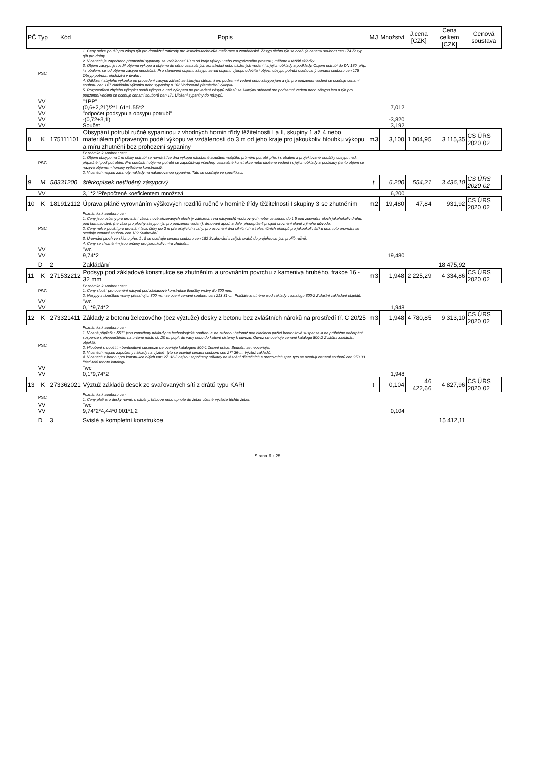| PČ | Typ | Kód | Popis | MJ | Množství | J.cena [CZK] | Cena celkem [CZK] | Cenová soustava |
| --- | --- | --- | --- | --- | --- | --- | --- | --- |
| | PSC | | 1. Ceny nelze použít pro zásyp rýh pro drenážní trativody pro lesnicko-technické meliorace a zemědělské. Zásyp těchto rýh se oceňuje cenami souboru cen 174 Zásyp rýh pro drény. 2. V cenách je započteno přemístění sypaniny ze vzdálenosti 10 m od kraje výkopu nebo zasypávaného prostoru, měřeno k těžišti skládky. 3. Objem zásypu je rozdíl objemu výkopu a objemu do něho vestavěných konstrukcí nebo uložených vedení i s jejich obklady a podklady. Objem potrubí do DN 180, příp. i s obalem, se od objemu zásypu neodečítá. Pro stanovení objemu zásypu se od objemu výkopu odečítá i objem obsypu potrubí oceňovaný cenami souboru cen 175 Obsyp potrubí, přichází-li v úvahu . 4. Odklizení zbylého výkopku po provedení zásypu zářezů se šikmými stěnami pro podzemní vedení nebo zásypu jam a rýh pro podzemní vedení se oceňuje cenami souboru cen 167 Nakládání výkopku nebo sypaniny a 162 Vodorovné přemístění výkopku. 5. Rozprostření zbylého výkopku podél výkopu a nad výkopem po provedení zásypů zářezů se šikmými stěnami pro podzemní vedení nebo zásypu jam a rýh pro podzemní vedení se oceňuje cenami souborů cen 171 Uložení sypaniny do násypů. | | | | | |
| | VV | | "1PP" | | | | | |
| | VV | | (0,6+2,21)/2*1,61*1,55*2 | | 7,012 | | | |
| | VV | | "odpočet podsypu a obsypu potrubí" | | | | | |
| | VV | | -(0,72+3,1) | | -3,820 | | | |
| | VV | | Součet | | 3,192 | | | |
| 8 | K | 175111101 | Obsypání potrubí ručně sypaninou z vhodných hornin třídy těžitelnosti I a II, skupiny 1 až 4 nebo materiálem připraveným podél výkopu ve vzdálenosti do 3 m od jeho kraje pro jakoukoliv hloubku výkopu a míru zhutnění bez prohození sypaniny | m3 | 3,100 | 1 004,95 | 3 115,35 | CS ÚRS 2020 02 |
| | PSC | | Poznámka k souboru cen: 1. Objem obsypu na 1 m délky potrubí se rovná šířce dna výkopu násobené součtem vnějšího průměru potrubí příp. i s obalem a projektované tloušťky obsypu nad, případně i pod potrubím. Pro odečítání objemu potrubí se započítávají všechny vestavěné konstrukce nebo uložené vedení i s jejich obklady a podklady (tento objem se nazývá objemem horniny vytlačené konstrukcí). 2. V cenách nejsou zahrnuty náklady na nakupovanou sypaninu. Tato se oceňuje ve specifikaci. | | | | | |
| 9 | M | 58331200 | štěrkopísek netříděný zásypový | t | 6,200 | 554,21 | 3 436,10 | CS ÚRS 2020 02 |
| | VV | | 3,1*2 'Přepočtené koeficientem množství | | 6,200 | | | |
| 10 | K | 181912112 | Úprava pláně vyrovnáním výškových rozdílů ručně v hornině třídy těžitelnosti I skupiny 3 se zhutněním | m2 | 19,480 | 47,84 | 931,92 | CS ÚRS 2020 02 |
| | PSC | | Poznámka k souboru cen: 1. Ceny jsou určeny pro urovnání všech nově zřizovaných ploch (v zářezech i na násypech) vodorovných nebo ve sklonu do 1:5 pod zpevnění ploch jakéhokoliv druhu, pod humusování, (ne však pro plochy zásypu rýh pro podzemní vedení), drnování apod. a dále, předepíše-li projekt urovnání pláně z jiného důvodu. 2. Ceny nelze použít pro urovnání lavic šířky do 3 m přerušujících svahy, pro urovnání dna silničních a železničních příkopů pro jakoukoliv šířku dna; toto urovnání se oceňuje cenami souboru cen 182 Svahování. 3. Urovnání ploch ve sklonu přes 1 : 5 se oceňuje cenami souboru cen 182 Svahování trvalých svahů do projektovaných profilů ručně. 4. Ceny se zhutněním jsou určeny pro jakoukoliv míru zhutnění. | | | | | |
| | VV | | "wc" | | | | | |
| | VV | | 9,74*2 | | 19,480 | | | |
| | D | 2 | Zakládání | | | | 18 475,92 | |
| 11 | K | 271532212 | Podsyp pod základové konstrukce se zhutněním a urovnáním povrchu z kameniva hrubého, frakce 16 - 32 mm | m3 | 1,948 | 2 225,29 | 4 334,86 | CS ÚRS 2020 02 |
| | PSC | | Poznámka k souboru cen: 1. Ceny slouží pro ocenění násypů pod základové konstrukce tloušťky vrstvy do 300 mm. 2. Násypy s tloušťkou vrstvy přesahující 300 mm se ocení cenami souboru cen 213 31-…. Polštáře zhutněné pod základy v katalogu 800-2 Zvláštní zakládání objektů. | | | | | |
| | VV | | "wc" | | | | | |
| | VV | | 0,1*9,74*2 | | 1,948 | | | |
| 12 | K | 273321411 | Základy z betonu železového (bez výztuže) desky z betonu bez zvláštních nároků na prostředí tř. C 20/25 | m3 | 1,948 | 4 780,85 | 9 313,10 | CS ÚRS 2020 02 |
| | PSC | | Poznámka k souboru cen: 1. V ceně příplatku -5911 jsou započteny náklady na technologické opatření a na ztíženou betonáž pod hladinou pažící bentonitové suspenze a na průběžné odčerpání suspenze s přepouštěním na určené místo do 20 m, popř. do vany nebo do kalové cisterny k odvozu. Odvoz se oceňuje cenami katalogu 800-2 Zvláštní zakládání objektů. 2. Hloubení s použitím bentonitové suspenze se oceňuje katalogem 800-1 Zemní práce. Bednění se neoceňuje. 3. V cenách nejsou započteny náklady na výztuž, tyto se oceňují cenami souboru cen 27* 36-.... Výztuž základů. 4. V cenách z betonu pro konstrukce bílých van 27. 32-3 nejsou započteny náklady na těsnění dilatačních a pracovních spar, tyto se oceňují cenami souborů cen 953 33 části A08 tohoto katalogu. | | | | | |
| | VV | | "wc" | | | | | |
| | VV | | 0,1*9,74*2 | | 1,948 | | | |
| 13 | K | 273362021 | Výztuž základů desek ze svařovaných sítí z drátů typu KARI | t | 0,104 | 46 422,66 | 4 827,96 | CS ÚRS 2020 02 |
| | PSC | | Poznámka k souboru cen: 1. Ceny platí pro desky rovné, s náběhy, hřibové nebo upnuté do žeber včetně výztuže těchto žeber. | | | | | |
| | VV | | "wc" | | | | | |
| | VV | | 9,74*2*4,44*0,001*1,2 | | 0,104 | | | |
| | D | 3 | Svislé a kompletní konstrukce | | | | 15 412,11 | |
Strana 6 z 25